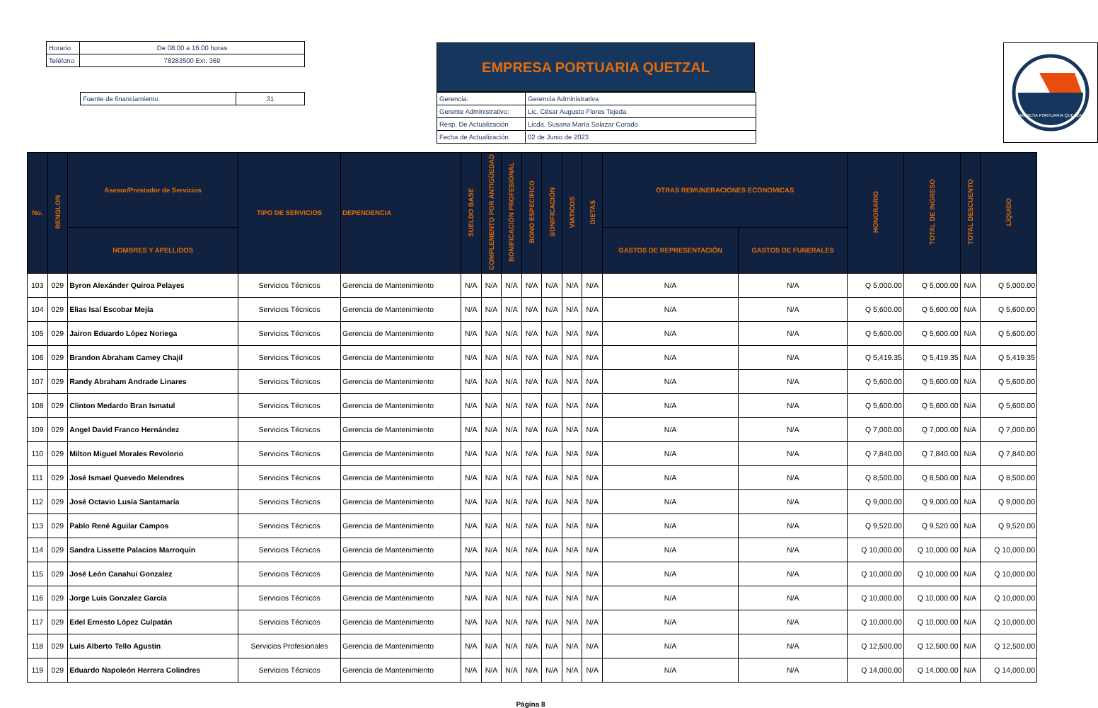| Horario | De 08:00 a 16:00 horas |
| Teléfono | 78283500 Ext. 369 |
| Fuente de financiamiento | 31 |
EMPRESA PORTUARIA QUETZAL
| Gerencia: | Gerencia Administrativa |
| Gerente Administrativo: | Lic. César Augusto Flores Tejeda |
| Resp. De Actualización | Licda. Susana María Salazar Corado |
| Fecha de Actualización | 02 de Junio de 2023 |
EMPRESA PORTUARIA QUETZAL
| No. | RENGLON | Asesor/Prestador de Servicios | TIPO DE SERVICIOS | DEPENDENCIA | SUELDO BASE | COMPLEMENTO POR ANTIGÜEDAD | BONIFICACIÓN PROFESIONAL | BONO ESPECÍFICO | BONIFICACIÓN | VIATICOS | DIETAS | OTRAS REMUNERACIONES ECONOMICAS | | HONORARIO | TOTAL DE INGRESO | TOTAL DESCUENTO | LÍQUIDO |
| --- | --- | --- | --- | --- | --- | --- | --- | --- | --- | --- | --- | --- | --- | --- | --- | --- | --- |
| | | NOMBRES Y APELLIDOS | | | | | | | | | | GASTOS DE REPRESENTACIÓN | GASTOS DE FUNERALES | | | | |
| 103 | 029 | Byron Alexánder Quiroa Pelayes | Servicios Técnicos | Gerencia de Mantenimiento | N/A | N/A | N/A | N/A | N/A | N/A | N/A | N/A | N/A | Q 5,000.00 | Q 5,000.00 | N/A | Q 5,000.00 |
| 104 | 029 | Elias Isaí Escobar Mejía | Servicios Técnicos | Gerencia de Mantenimiento | N/A | N/A | N/A | N/A | N/A | N/A | N/A | N/A | N/A | Q 5,600.00 | Q 5,600.00 | N/A | Q 5,600.00 |
| 105 | 029 | Jairon Eduardo López Noriega | Servicios Técnicos | Gerencia de Mantenimiento | N/A | N/A | N/A | N/A | N/A | N/A | N/A | N/A | N/A | Q 5,600.00 | Q 5,600.00 | N/A | Q 5,600.00 |
| 106 | 029 | Brandon Abraham Camey Chajil | Servicios Técnicos | Gerencia de Mantenimiento | N/A | N/A | N/A | N/A | N/A | N/A | N/A | N/A | N/A | Q 5,419.35 | Q 5,419.35 | N/A | Q 5,419.35 |
| 107 | 029 | Randy Abraham Andrade Linares | Servicios Técnicos | Gerencia de Mantenimiento | N/A | N/A | N/A | N/A | N/A | N/A | N/A | N/A | N/A | Q 5,600.00 | Q 5,600.00 | N/A | Q 5,600.00 |
| 108 | 029 | Clinton Medardo Bran Ismatul | Servicios Técnicos | Gerencia de Mantenimiento | N/A | N/A | N/A | N/A | N/A | N/A | N/A | N/A | N/A | Q 5,600.00 | Q 5,600.00 | N/A | Q 5,600.00 |
| 109 | 029 | Angel David Franco Hernández | Servicios Técnicos | Gerencia de Mantenimiento | N/A | N/A | N/A | N/A | N/A | N/A | N/A | N/A | N/A | Q 7,000.00 | Q 7,000.00 | N/A | Q 7,000.00 |
| 110 | 029 | Milton Miguel Morales Revolorio | Servicios Técnicos | Gerencia de Mantenimiento | N/A | N/A | N/A | N/A | N/A | N/A | N/A | N/A | N/A | Q 7,840.00 | Q 7,840.00 | N/A | Q 7,840.00 |
| 111 | 029 | José Ismael Quevedo Melendres | Servicios Técnicos | Gerencia de Mantenimiento | N/A | N/A | N/A | N/A | N/A | N/A | N/A | N/A | N/A | Q 8,500.00 | Q 8,500.00 | N/A | Q 8,500.00 |
| 112 | 029 | José Octavio Lusía Santamaría | Servicios Técnicos | Gerencia de Mantenimiento | N/A | N/A | N/A | N/A | N/A | N/A | N/A | N/A | N/A | Q 9,000.00 | Q 9,000.00 | N/A | Q 9,000.00 |
| 113 | 029 | Pablo René Aguilar Campos | Servicios Técnicos | Gerencia de Mantenimiento | N/A | N/A | N/A | N/A | N/A | N/A | N/A | N/A | N/A | Q 9,520.00 | Q 9,520.00 | N/A | Q 9,520.00 |
| 114 | 029 | Sandra Lissette Palacios Marroquín | Servicios Técnicos | Gerencia de Mantenimiento | N/A | N/A | N/A | N/A | N/A | N/A | N/A | N/A | N/A | Q 10,000.00 | Q 10,000.00 | N/A | Q 10,000.00 |
| 115 | 029 | José León Canahui Gonzalez | Servicios Técnicos | Gerencia de Mantenimiento | N/A | N/A | N/A | N/A | N/A | N/A | N/A | N/A | N/A | Q 10,000.00 | Q 10,000.00 | N/A | Q 10,000.00 |
| 116 | 029 | Jorge Luis Gonzalez García | Servicios Técnicos | Gerencia de Mantenimiento | N/A | N/A | N/A | N/A | N/A | N/A | N/A | N/A | N/A | Q 10,000.00 | Q 10,000.00 | N/A | Q 10,000.00 |
| 117 | 029 | Edel Ernesto López Culpatán | Servicios Técnicos | Gerencia de Mantenimiento | N/A | N/A | N/A | N/A | N/A | N/A | N/A | N/A | N/A | Q 10,000.00 | Q 10,000.00 | N/A | Q 10,000.00 |
| 118 | 029 | Luis Alberto Tello Agustin | Servicios Profesionales | Gerencia de Mantenimiento | N/A | N/A | N/A | N/A | N/A | N/A | N/A | N/A | N/A | Q 12,500.00 | Q 12,500.00 | N/A | Q 12,500.00 |
| 119 | 029 | Eduardo Napoleón Herrera Colindres | Servicios Técnicos | Gerencia de Mantenimiento | N/A | N/A | N/A | N/A | N/A | N/A | N/A | N/A | N/A | Q 14,000.00 | Q 14,000.00 | N/A | Q 14,000.00 |
Página 8